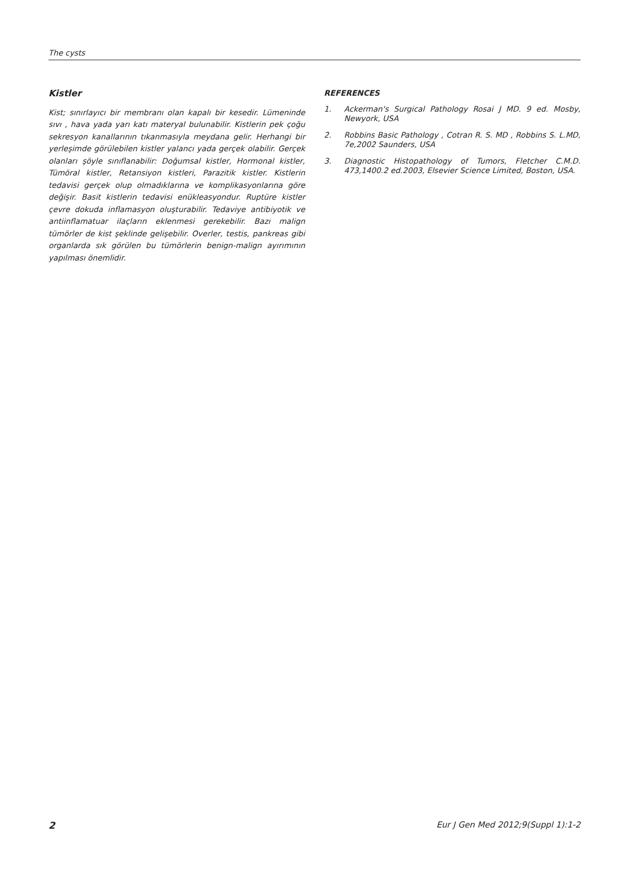The cysts
Kistler
Kist; sınırlayıcı bir membranı olan kapalı bir kesedir. Lümeninde sıvı , hava yada yarı katı materyal bulunabilir. Kistlerin pek çoğu sekresyon kanallarının tıkanmasıyla meydana gelir. Herhangi bir yerleşimde görülebilen kistler yalancı yada gerçek olabilir. Gerçek olanları şöyle sınıflanabilir: Doğumsal kistler, Hormonal kistler, Tümöral kistler, Retansiyon kistleri, Parazitik kistler. Kistlerin tedavisi gerçek olup olmadıklarına ve komplikasyonlarına göre değişir. Basit kistlerin tedavisi enükleasyondur. Ruptüre kistler çevre dokuda inflamasyon oluşturabilir. Tedaviye antibiyotik ve antiinflamatuar ilaçların eklenmesi gerekebilir. Bazı malign tümörler de kist şeklinde gelişebilir. Overler, testis, pankreas gibi organlarda sık görülen bu tümörlerin benign-malign ayırımının yapılması önemlidir.
REFERENCES
1. Ackerman's Surgical Pathology Rosai J MD. 9 ed. Mosby, Newyork, USA
2. Robbins Basic Pathology , Cotran R. S. MD , Robbins S. L.MD, 7e,2002 Saunders, USA
3. Diagnostic Histopathology of Tumors, Fletcher C.M.D. 473,1400.2 ed.2003, Elsevier Science Limited, Boston, USA.
2 Eur J Gen Med 2012;9(Suppl 1):1-2